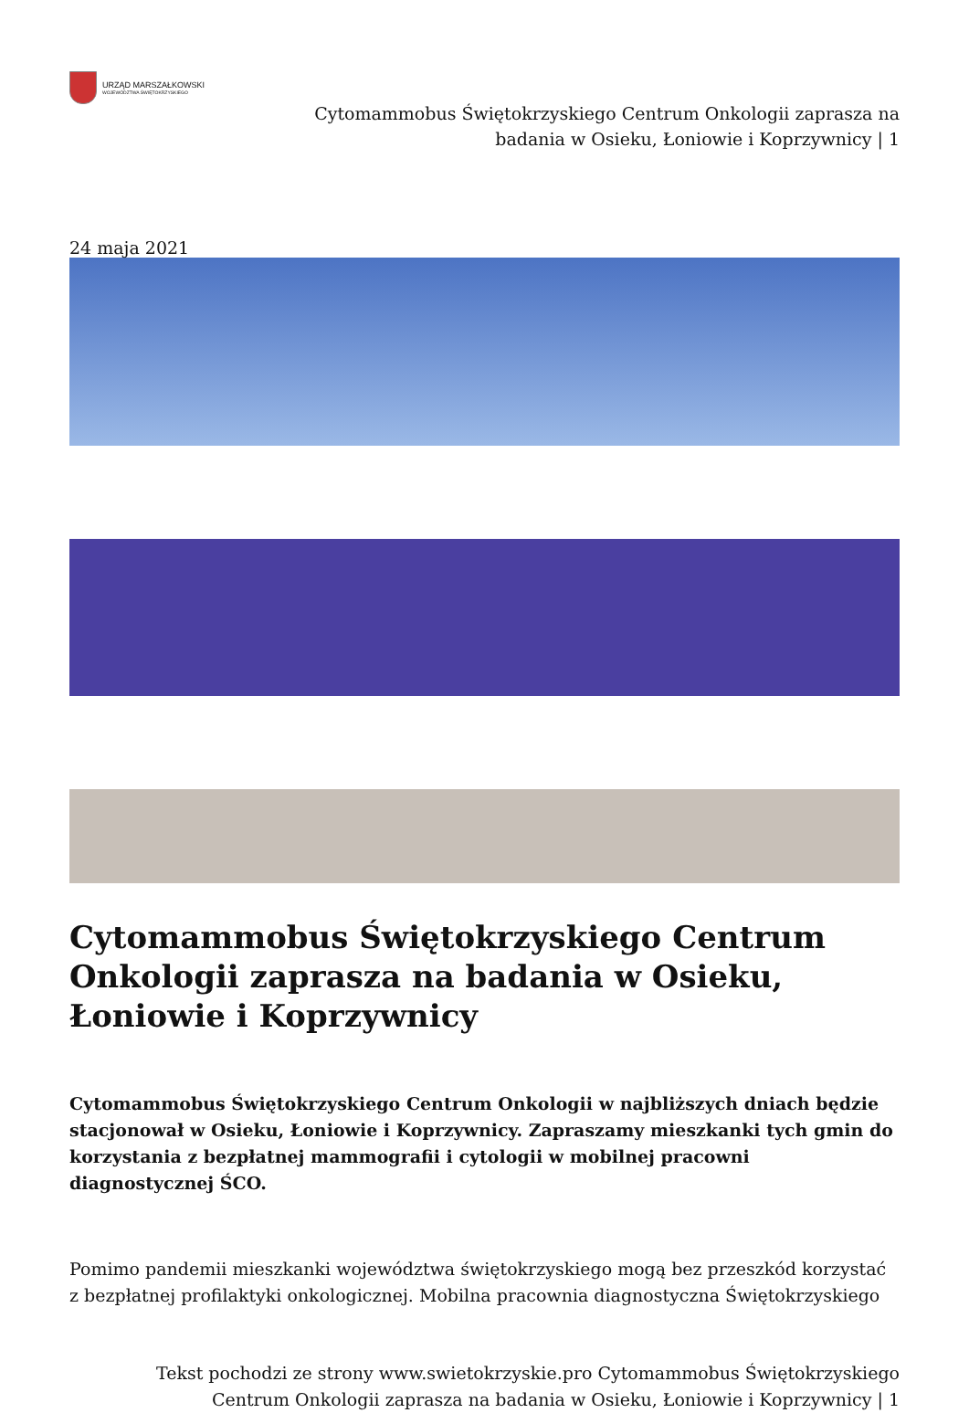URZĄD MARSZAŁKOWSKI
WOJEWÓDZTWA ŚWIĘTOKRZYSKIEGO
Cytomammobus Świętokrzyskiego Centrum Onkologii zaprasza na
badania w Osieku, Łoniowie i Koprzywnicy | 1
24 maja 2021
Cytomammobus Świętokrzyskiego Centrum Onkologii zaprasza na badania w Osieku, Łoniowie i Koprzywnicy
Cytomammobus Świętokrzyskiego Centrum Onkologii w najbliższych dniach będzie stacjonował w Osieku, Łoniowie i Koprzywnicy. Zapraszamy mieszkanki tych gmin do korzystania z bezpłatnej mammografii i cytologii w mobilnej pracowni diagnostycznej ŚCO.
Pomimo pandemii mieszkanki województwa świętokrzyskiego mogą bez przeszkód korzystać z bezpłatnej profilaktyki onkologicznej. Mobilna pracownia diagnostyczna Świętokrzyskiego
Tekst pochodzi ze strony www.swietokrzyskie.pro Cytomammobus Świętokrzyskiego
Centrum Onkologii zaprasza na badania w Osieku, Łoniowie i Koprzywnicy | 1